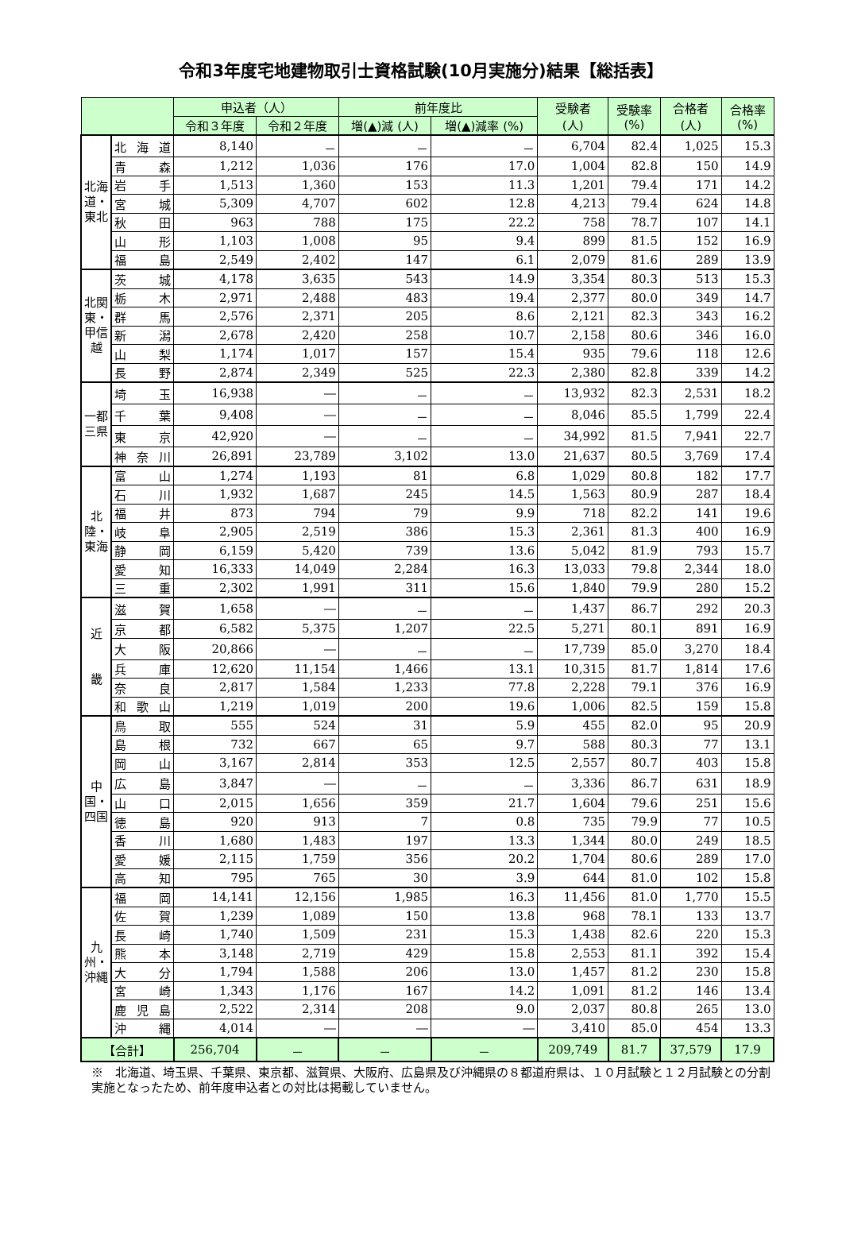令和3年度宅地建物取引士資格試験(10月実施分)結果【総括表】
| | | 申込者（人） | | 前年度比 | | 受験者 (人) | 受験率 (%) | 合格者 (人) | 合格率 (%) |
| --- | --- | --- | --- | --- | --- | --- | --- | --- | --- |
| | | 令和３年度 | 令和２年度 | 増(▲)減 (人) | 増(▲)減率 (%) | | | | |
| 北海道・東北 | 北 海 道 | 8,140 | － | － | － | 6,704 | 82.4 | 1,025 | 15.3 |
| | 青森 | 1,212 | 1,036 | 176 | 17.0 | 1,004 | 82.8 | 150 | 14.9 |
| | 岩手 | 1,513 | 1,360 | 153 | 11.3 | 1,201 | 79.4 | 171 | 14.2 |
| | 宮城 | 5,309 | 4,707 | 602 | 12.8 | 4,213 | 79.4 | 624 | 14.8 |
| | 秋田 | 963 | 788 | 175 | 22.2 | 758 | 78.7 | 107 | 14.1 |
| | 山形 | 1,103 | 1,008 | 95 | 9.4 | 899 | 81.5 | 152 | 16.9 |
| | 福島 | 2,549 | 2,402 | 147 | 6.1 | 2,079 | 81.6 | 289 | 13.9 |
| 北関東・甲信越 | 茨城 | 4,178 | 3,635 | 543 | 14.9 | 3,354 | 80.3 | 513 | 15.3 |
| | 栃木 | 2,971 | 2,488 | 483 | 19.4 | 2,377 | 80.0 | 349 | 14.7 |
| | 群馬 | 2,576 | 2,371 | 205 | 8.6 | 2,121 | 82.3 | 343 | 16.2 |
| | 新潟 | 2,678 | 2,420 | 258 | 10.7 | 2,158 | 80.6 | 346 | 16.0 |
| | 山梨 | 1,174 | 1,017 | 157 | 15.4 | 935 | 79.6 | 118 | 12.6 |
| | 長野 | 2,874 | 2,349 | 525 | 22.3 | 2,380 | 82.8 | 339 | 14.2 |
| 一都三県 | 埼玉 | 16,938 | ― | － | － | 13,932 | 82.3 | 2,531 | 18.2 |
| | 千葉 | 9,408 | ― | － | － | 8,046 | 85.5 | 1,799 | 22.4 |
| | 東京 | 42,920 | ― | － | － | 34,992 | 81.5 | 7,941 | 22.7 |
| | 神 奈 川 | 26,891 | 23,789 | 3,102 | 13.0 | 21,637 | 80.5 | 3,769 | 17.4 |
| 北陸・東海 | 富山 | 1,274 | 1,193 | 81 | 6.8 | 1,029 | 80.8 | 182 | 17.7 |
| | 石川 | 1,932 | 1,687 | 245 | 14.5 | 1,563 | 80.9 | 287 | 18.4 |
| | 福井 | 873 | 794 | 79 | 9.9 | 718 | 82.2 | 141 | 19.6 |
| | 岐阜 | 2,905 | 2,519 | 386 | 15.3 | 2,361 | 81.3 | 400 | 16.9 |
| | 静岡 | 6,159 | 5,420 | 739 | 13.6 | 5,042 | 81.9 | 793 | 15.7 |
| | 愛知 | 16,333 | 14,049 | 2,284 | 16.3 | 13,033 | 79.8 | 2,344 | 18.0 |
| | 三重 | 2,302 | 1,991 | 311 | 15.6 | 1,840 | 79.9 | 280 | 15.2 |
| 近 畿 | 滋賀 | 1,658 | ― | － | － | 1,437 | 86.7 | 292 | 20.3 |
| | 京都 | 6,582 | 5,375 | 1,207 | 22.5 | 5,271 | 80.1 | 891 | 16.9 |
| | 大阪 | 20,866 | ― | － | － | 17,739 | 85.0 | 3,270 | 18.4 |
| | 兵庫 | 12,620 | 11,154 | 1,466 | 13.1 | 10,315 | 81.7 | 1,814 | 17.6 |
| | 奈良 | 2,817 | 1,584 | 1,233 | 77.8 | 2,228 | 79.1 | 376 | 16.9 |
| | 和 歌 山 | 1,219 | 1,019 | 200 | 19.6 | 1,006 | 82.5 | 159 | 15.8 |
| 中国・四国 | 鳥取 | 555 | 524 | 31 | 5.9 | 455 | 82.0 | 95 | 20.9 |
| | 島根 | 732 | 667 | 65 | 9.7 | 588 | 80.3 | 77 | 13.1 |
| | 岡山 | 3,167 | 2,814 | 353 | 12.5 | 2,557 | 80.7 | 403 | 15.8 |
| | 広島 | 3,847 | ― | － | － | 3,336 | 86.7 | 631 | 18.9 |
| | 山口 | 2,015 | 1,656 | 359 | 21.7 | 1,604 | 79.6 | 251 | 15.6 |
| | 徳島 | 920 | 913 | 7 | 0.8 | 735 | 79.9 | 77 | 10.5 |
| | 香川 | 1,680 | 1,483 | 197 | 13.3 | 1,344 | 80.0 | 249 | 18.5 |
| | 愛媛 | 2,115 | 1,759 | 356 | 20.2 | 1,704 | 80.6 | 289 | 17.0 |
| | 高知 | 795 | 765 | 30 | 3.9 | 644 | 81.0 | 102 | 15.8 |
| 九州・沖縄 | 福岡 | 14,141 | 12,156 | 1,985 | 16.3 | 11,456 | 81.0 | 1,770 | 15.5 |
| | 佐賀 | 1,239 | 1,089 | 150 | 13.8 | 968 | 78.1 | 133 | 13.7 |
| | 長崎 | 1,740 | 1,509 | 231 | 15.3 | 1,438 | 82.6 | 220 | 15.3 |
| | 熊本 | 3,148 | 2,719 | 429 | 15.8 | 2,553 | 81.1 | 392 | 15.4 |
| | 大分 | 1,794 | 1,588 | 206 | 13.0 | 1,457 | 81.2 | 230 | 15.8 |
| | 宮崎 | 1,343 | 1,176 | 167 | 14.2 | 1,091 | 81.2 | 146 | 13.4 |
| | 鹿 児 島 | 2,522 | 2,314 | 208 | 9.0 | 2,037 | 80.8 | 265 | 13.0 |
| | 沖縄 | 4,014 | ― | ― | ― | 3,410 | 85.0 | 454 | 13.3 |
| 【合計】 | | 256,704 | － | － | － | 209,749 | 81.7 | 37,579 | 17.9 |
※　北海道、埼玉県、千葉県、東京都、滋賀県、大阪府、広島県及び沖縄県の８都道府県は、１０月試験と１２月試験との分割実施となったため、前年度申込者との対比は掲載していません。